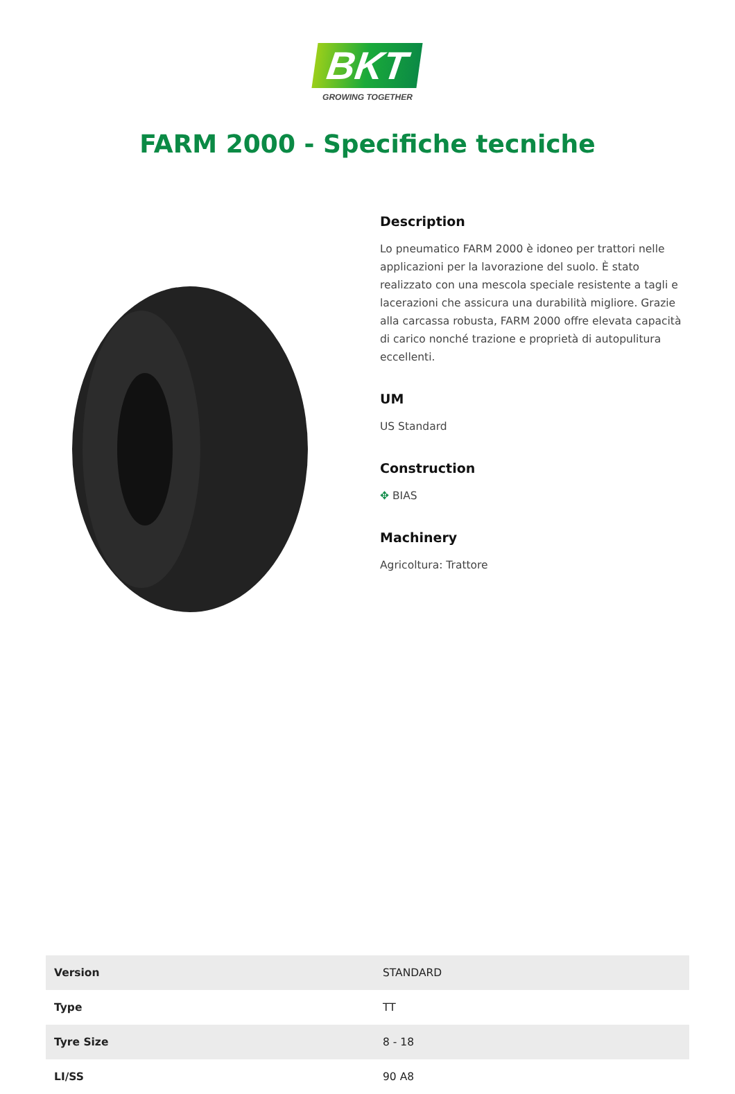BKT
GROWING TOGETHER
FARM 2000 - Specifiche tecniche
Description
Lo pneumatico FARM 2000 è idoneo per trattori nelle applicazioni per la lavorazione del suolo. È stato realizzato con una mescola speciale resistente a tagli e lacerazioni che assicura una durabilità migliore. Grazie alla carcassa robusta, FARM 2000 offre elevata capacità di carico nonché trazione e proprietà di autopulitura eccellenti.
UM
US Standard
Construction
✥ BIAS
Machinery
Agricoltura: Trattore
| Version | STANDARD |
| Type | TT |
| Tyre Size | 8 - 18 |
| LI/SS | 90 A8 |